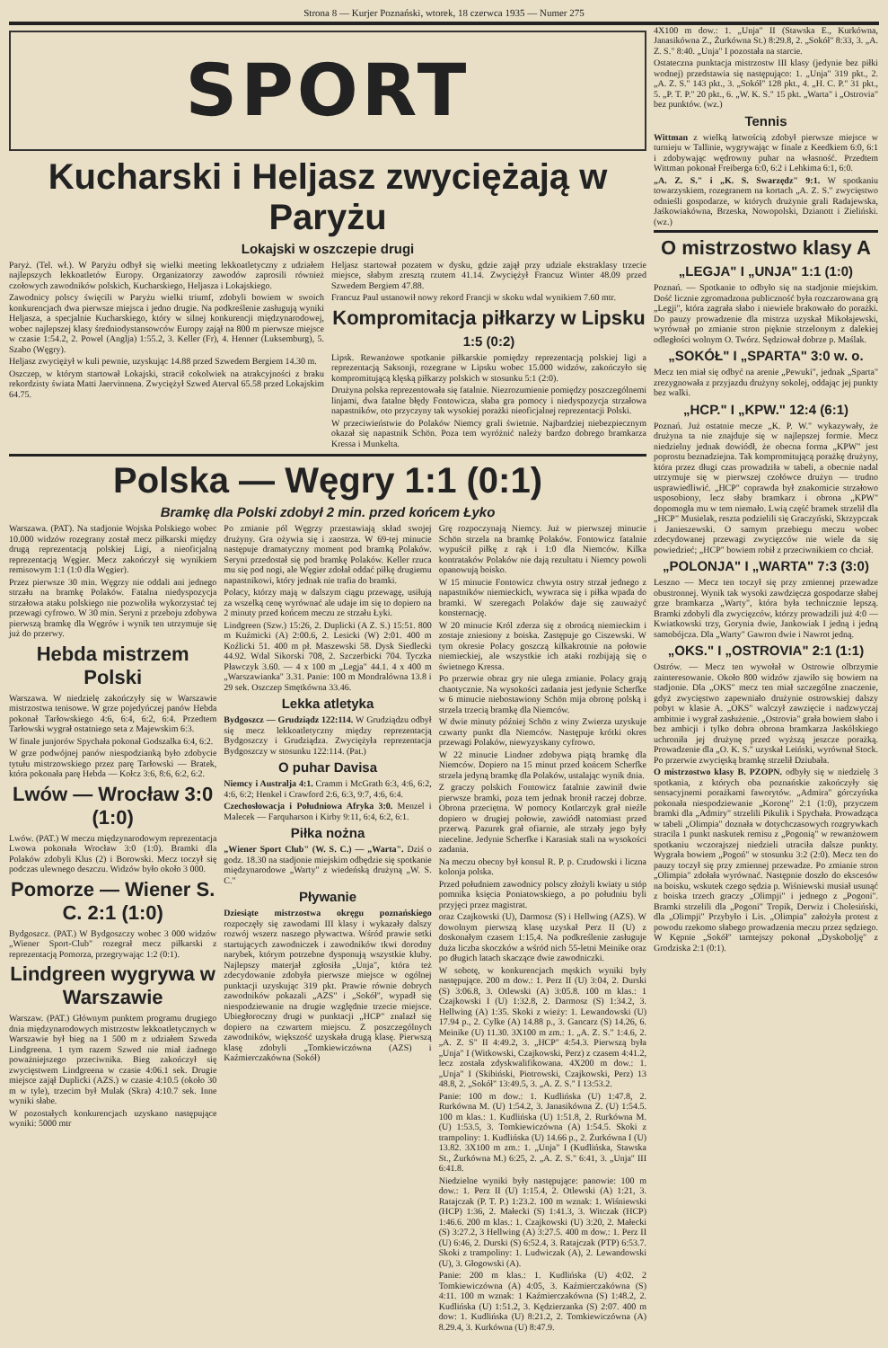Strona 8 — Kurjer Poznański, wtorek, 18 czerwca 1935 — Numer 275
SPORT
Kucharski i Heljasz zwyciężają w Paryżu
Lokajski w oszczepie drugi
Paryż. (Tel. wł.). W Paryżu odbył się wielki meeting lekkoatletyczny z udziałem najlepszych lekkoatletów Europy. Organizatorzy zawodów zaprosili również czołowych zawodników polskich, Kucharskiego, Heljasza i Lokajskiego.
Zawodnicy polscy święcili w Paryżu wielki triumf, zdobyli bowiem w swoich konkurencjach dwa pierwsze miejsca i jedno drugie. Na podkreślenie zasługują wyniki Heljasza, a specjalnie Kucharskiego, który w silnej konkurencji międzynarodowej, wobec najlepszej klasy średniodystansowców Europy zajął na 800 m pierwsze miejsce w czasie 1:54.2, 2. Powel (Anglja) 1:55.2, 3. Keller (Fr), 4. Henner (Luksemburg), 5. Szabo (Węgry).
Heljasz zwyciężył w kuli pewnie, uzyskując 14.88 przed Szwedem Bergiem 14.30 m.
Oszczep, w którym startował Lokajski, stracił cokolwiek na atrakcyjności z braku rekordzisty świata Matti Jaervinnena. Zwyciężył Szwed Aterval 65.58 przed Lokajskim 64.75.
Heljasz startował pozatem w dysku, gdzie zajął przy udziale ekstraklasy trzecie miejsce, słabym zresztą rzutem 41.14. Zwyciężył Francuz Winter 48.09 przed Szwedem Bergiem 47.88.
Francuz Paul ustanowił nowy rekord Francji w skoku wdal wynikiem 7.60 mtr.
Kompromitacja piłkarzy w Lipsku
1:5 (0:2)
Lipsk. Rewanżowe spotkanie piłkarskie pomiędzy reprezentacją polskiej ligi a reprezentacją Saksonji, rozegrane w Lipsku wobec 15.000 widzów, zakończyło się kompromitującą klęską piłkarzy polskich w stosunku 5:1 (2:0).
Drużyna polska reprezentowała się fatalnie. Niezrozumienie pomiędzy poszczególnemi linjami, dwa fatalne błędy Fontowicza, słaba gra pomocy i niedyspozycja strzałowa napastników, oto przyczyny tak wysokiej porażki nieoficjalnej reprezentacji Polski.
W przeciwieństwie do Polaków Niemcy grali świetnie. Najbardziej niebezpiecznym okazał się napastnik Schön. Poza tem wyróżnić należy bardzo dobrego bramkarza Kressa i Munkelta.
Polska — Węgry 1:1 (0:1)
Bramkę dla Polski zdobył 2 min. przed końcem Łyko
Warszawa. (PAT). Na stadjonie Wojska Polskiego wobec 10.000 widzów rozegrany został mecz piłkarski między drugą reprezentacją polskiej Ligi, a nieoficjalną reprezentacją Węgier. Mecz zakończył się wynikiem remisowym 1:1 (1:0 dla Węgier).
Przez pierwsze 30 min. Węgrzy nie oddali ani jednego strzału na bramkę Polaków. Fatalna niedyspozycja strzałowa ataku polskiego nie pozwoliła wykorzystać tej przewagi cyfrowo. W 30 min. Seryni z przeboju zdobywa pierwszą bramkę dla Węgrów i wynik ten utrzymuje się już do przerwy.
Hebda mistrzem Polski
Warszawa. W niedzielę zakończyły się w Warszawie mistrzostwa tenisowe. W grze pojedyńczej panów Hebda pokonał Tarłowskiego 4:6, 6:4, 6:2, 6:4. Przedtem Tarłowski wygrał ostatniego seta z Majewskim 6:3.
W finale junjorów Spychała pokonał Godszalka 6:4, 6:2.
W grze podwójnej panów niespodzianką było zdobycie tytułu mistrzowskiego przez parę Tarłowski — Bratek, która pokonała parę Hebda — Kołcz 3:6, 8:6, 6:2, 6:2.
Lwów — Wrocław 3:0 (1:0)
Lwów. (PAT.) W meczu międzynarodowym reprezentacja Lwowa pokonała Wrocław 3:0 (1:0). Bramki dla Polaków zdobyli Klus (2) i Borowski. Mecz toczył się podczas ulewnego deszczu. Widzów było około 3 000.
Pomorze — Wiener S. C. 2:1 (1:0)
Bydgoszcz. (PAT.) W Bydgoszczy wobec 3 000 widzów „Wiener Sport-Club" rozegrał mecz piłkarski z reprezentacją Pomorza, przegrywając 1:2 (0:1).
Lindgreen wygrywa w Warszawie
Warszaw. (PAT.) Głównym punktem programu drugiego dnia międzynarodowych mistrzostw lekkoatletycznych w Warszawie był bieg na 1 500 m z udziałem Szweda Lindgreena. 1 tym razem Szwed nie miał żadnego poważniejszego przeciwnika. Bieg zakończył się zwycięstwem Lindgreena w czasie 4:06.1 sek. Drugie miejsce zajął Duplicki (AZS.) w czasie 4:10.5 (około 30 m w tyle), trzecim był Mulak (Skra) 4:10.7 sek. Inne wyniki słabe.
W pozostałych konkurencjach uzyskano następujące wyniki: 5000 mtr
Po zmianie pól Węgrzy przestawiają skład swojej drużyny. Gra ożywia się i zaostrza. W 69-tej minucie następuje dramatyczny moment pod bramką Polaków. Seryni przedostał się pod bramkę Polaków. Keller rzuca mu się pod nogi, ale Węgier zdołał oddać piłkę drugiemu napastnikowi, który jednak nie trafia do bramki.
Polacy, którzy mają w dalszym ciągu przewagę, usiłują za wszelką cenę wyrównać ale udaje im się to dopiero na 2 minuty przed końcem meczu ze strzału Łyki.
Lindgreen (Szw.) 15:26, 2. Duplicki (A Z. S.) 15:51. 800 m Kuźmicki (A) 2:00.6, 2. Lesicki (W) 2:01. 400 m Koźlicki 51. 400 m pł. Maszewski 58. Dysk Siedlecki 44.92. Wdal Sikorski 708, 2. Szczerbicki 704. Tyczka Pławczyk 3.60. — 4 x 100 m „Legja" 44.1. 4 x 400 m „Warszawianka" 3.31. Panie: 100 m Mondralówna 13.8 i 29 sek. Oszczep Smętkówna 33.46.
Lekka atletyka
Bydgoszcz — Grudziądz 122:114. W Grudziądzu odbył się mecz lekkoatletyczny między reprezentacją Bydgoszczy i Grudziądza. Zwyciężyła reprezentacja Bydgoszczy w stosunku 122:114. (Pat.)
O puhar Davisa
Niemcy i Australja 4:1. Cramm i McGrath 6:3, 4:6, 6:2, 4:6, 6:2; Henkel i Crawford 2:6, 6:3, 9:7, 4:6, 6:4.
Czechosłowacja i Południowa Afryka 3:0. Menzel i Malecek — Farquharson i Kirby 9:11, 6:4, 6:2, 6:1.
Piłka nożna
„Wiener Sport Club" (W. S. C.) — „Warta". Dziś o godz. 18.30 na stadjonie miejskim odbędzie się spotkanie międzynarodowe „Warty" z wiedeńską drużyną „W. S. C."
Pływanie
Dziesiąte mistrzostwa okręgu poznańskiego rozpoczęły się zawodami III klasy i wykazały dalszy rozwój wszerz naszego pływactwa. Wśród prawie setki startujących zawodniczek i zawodników tkwi dorodny narybek, którym potrzebne dysponują wszystkie kluby. Najlepszy materjał zgłosiła „Unja", która też zdecydowanie zdobyła pierwsze miejsce w ogólnej punktacji uzyskując 319 pkt. Prawie równie dobrych zawodników pokazali „AZS" i „Sokół", wypadł się niespodziewanie na drugie względnie trzecie miejsce. Ubiegłoroczny drugi w punktacji „HCP" znalazł się dopiero na czwartem miejscu. Z poszczególnych zawodników, większość uzyskała drugą klasę. Pierwszą klasę zdobyli „Tomkiewiczówna (AZS) i Kaźmierczakówna (Sokół)
Grę rozpoczynają Niemcy. Już w pierwszej minucie Schön strzela na bramkę Polaków. Fontowicz fatalnie wypuścił piłkę z rąk i 1:0 dla Niemców. Kilka kontrataków Polaków nie dają rezultatu i Niemcy powoli opanowują boisko.
W 15 minucie Fontowicz chwyta ostry strzał jednego z napastników niemieckich, wywraca się i piłka wpada do bramki. W szeregach Polaków daje się zauważyć konsternację.
W 20 minucie Król zderza się z obrońcą niemieckim i zostaje zniesiony z boiska. Zastępuje go Ciszewski. W tym okresie Polacy goszczą kilkakrotnie na połowie niemieckiej, ale wszystkie ich ataki rozbijają się o świetnego Kressa.
Po przerwie obraz gry nie ulega zmianie. Polacy grają chaotycznie. Na wysokości zadania jest jedynie Scherfke w 6 minucie niebostawiony Schön mija obronę polską i strzela trzecią bramkę dla Niemców.
W dwie minuty później Schön z winy Zwierza uzyskuje czwarty punkt dla Niemców. Następuje krótki okres przewagi Polaków, niewyzyskany cyfrowo.
W 22 minucie Lindner zdobywa piątą bramkę dla Niemców. Dopiero na 15 minut przed końcem Scherfke strzela jedyną bramkę dla Polaków, ustalając wynik dnia.
Z graczy polskich Fontowicz fatalnie zawinił dwie pierwsze bramki, poza tem jednak bronił raczej dobrze. Obrona przeciętna. W pomocy Kotlarczyk grał nieźle dopiero w drugiej połowie, zawiódł natomiast przed przerwą. Pazurek grał ofiarnie, ale strzały jego były nieceline. Jedynie Scherfke i Karasiak stali na wysokości zadania.
Na meczu obecny był konsul R. P. p. Czudowski i liczna kolonja polska.
Przed południem zawodnicy polscy złożyli kwiaty u stóp pomnika księcia Poniatowskiego, a po południu byli przyjęci przez magistrat.
oraz Czajkowski (U), Darmosz (S) i Hellwing (AZS). W dowolnym pierwszą klasę uzyskał Perz II (U) z doskonałym czasem 1:15,4. Na podkreślenie zasługuje duża liczba skoczków a wśród nich 55-letni Meinike oraz po długich latach skaczące dwie zawodniczki.
W sobotę, w konkurencjach męskich wyniki były następujące. 200 m dow.: 1. Perz II (U) 3:04, 2. Durski (S) 3:06.8, 3. Otlewski (A) 3:05.8. 100 m klas.: 1 Czajkowski I (U) 1:32.8, 2. Darmosz (S) 1:34.2, 3. Hellwing (A) 1:35. Skoki z wieży: 1. Lewandowski (U) 17.94 p., 2. Cylke (A) 14.88 p., 3. Gancarz (S) 14.26, 6. Meinike (U) 11.30. 3X100 m zm.: 1. „A. Z. S." 1:4.6, 2. „A. Z. S" II 4:49.2, 3. „HCP" 4:54.3. Pierwszą była „Unja" I (Witkowski, Czajkowski, Perz) z czasem 4:41.2, lecz została zdyskwalifikowana. 4X200 m dow.: 1. „Unja" I (Skibiński, Piotrowski, Czajkowski, Perz) 13 48.8, 2. „Sokół" 13:49.5, 3. „A. Z. S." I 13:53.2.
Panie: 100 m dow.: 1. Kudlińska (U) 1:47.8, 2. Rurkówna M. (U) 1:54.2, 3. Janasikówna Z. (U) 1:54.5. 100 m klas.: 1. Kudlińska (U) 1:51.8, 2. Rurkówna M. (U) 1:53.5, 3. Tomkiewiczówna (A) 1:54.5. Skoki z trampoliny: 1. Kudlińska (U) 14.66 p., 2. Żurkówna I (U) 13.82. 3X100 m zm.: 1. „Unja" I (Kudlińska, Stawska St., Żurkówna M.) 6:25, 2. „A. Z. S." 6:41, 3. „Unja" III 6:41.8.
Niedzielne wyniki były następujące: panowie: 100 m dow.: 1. Perz II (U) 1:15.4, 2. Otlewski (A) 1:21, 3. Ratajczak (P. T. P.) 1:23.2. 100 m wznak: 1. Wiśniewski (HCP) 1:36, 2. Małecki (S) 1:41.3, 3. Witczak (HCP) 1:46.6. 200 m klas.: 1. Czajkowski (U) 3:20, 2. Małecki (S) 3:27.2, 3 Hellwing (A) 3:27.5. 400 m dow.: 1. Perz II (U) 6:46, 2. Durski (S) 6:52.4, 3. Ratajczak (PTP) 6:53.7. Skoki z trampoliny: 1. Ludwiczak (A), 2. Lewandowski (U), 3. Głogowski (A).
Panie: 200 m klas.: 1. Kudlińska (U) 4:02. 2 Tomkiewiczówna (A) 4:05, 3. Kaźmierczakówna (S) 4:11. 100 m wznak: 1 Kaźmierczakówna (S) 1:48.2, 2. Kudlińska (U) 1:51.2, 3. Kędzierzanka (S) 2:07. 400 m dow: 1. Kudlińska (U) 8:21.2, 2. Tomkiewiczówna (A) 8.29.4, 3. Kurkówna (U) 8:47.9.
4X100 m dow.: 1. „Unja" II (Stawska E., Kurkówna, Janasikówna Z., Żurkówna St.) 8:29.8, 2. „Sokół" 8:33, 3. „A. Z. S." 8:40. „Unja" I pozostała na starcie.
Ostateczna punktacja mistrzostw III klasy (jedynie bez piłki wodnej) przedstawia się następująco: 1. „Unja" 319 pkt., 2. „A. Z. S." 143 pkt., 3. „Sokół" 128 pkt., 4. „H. C. P." 31 pkt., 5. „P. T. P." 20 pkt., 6. „W. K. S." 15 pkt. „Warta" i „Ostrovia" bez punktów. (wz.)
Tennis
Wittman z wielką łatwością zdobył pierwsze miejsce w turnieju w Tallinie, wygrywając w finale z Keedkiem 6:0, 6:1 i zdobywając wędrowny puhar na własność. Przedtem Wittman pokonał Freiberga 6:0, 6:2 i Lehkima 6:1, 6:0.
„A. Z. S." i „K. S. Swarzędz" 9:1. W spotkaniu towarzyskiem, rozegranem na kortach „A. Z. S." zwycięstwo odnieśli gospodarze, w których drużynie grali Radajewska, Jaśkowiakówna, Brzeska, Nowopolski, Dzianott i Zieliński. (wz.)
O mistrzostwo klasy A
„LEGJA" I „UNJA" 1:1 (1:0)
Poznań. — Spotkanie to odbyło się na stadjonie miejskim. Dość licznie zgromadzona publiczność była rozczarowana grą „Legji", która zagrała słabo i niewiele brakowało do porażki. Do pauzy prowadzenie dla mistrza uzyskał Mikołajewski, wyrównał po zmianie stron pięknie strzelonym z dalekiej odległości wolnym O. Twórz. Sędziował dobrze p. Maślak.
„SOKÓŁ" I „SPARTA" 3:0 w. o.
Mecz ten miał się odbyć na arenie „Pewuki", jednak „Sparta" zrezygnowała z przyjazdu drużyny sokolej, oddając jej punkty bez walki.
„HCP." I „KPW." 12:4 (6:1)
Poznań. Już ostatnie mecze „K. P. W." wykazywały, że drużyna ta nie znajduje się w najlepszej formie. Mecz niedzielny jednak dowiódł, że obecna forma „KPW" jest poprostu beznadziejna. Tak kompromitującą porażkę drużyny, która przez długi czas prowadziła w tabeli, a obecnie nadal utrzymuje się w pierwszej czołówce drużyn — trudno usprawiedliwić. „HCP" coprawda był znakomicie strzałowo usposobiony, lecz słaby bramkarz i obrona „KPW" dopomogła mu w tem niemało. Lwią część bramek strzelił dla „HCP" Musielak, reszta podzielili się Graczyński, Skrzypczak i Janieszewski. O samym przebiegu meczu wobec zdecydowanej przewagi zwycięzców nie wiele da się powiedzieć; „HCP" bowiem robił z przeciwnikiem co chciał.
„POLONJA" I „WARTA" 7:3 (3:0)
Leszno — Mecz ten toczył się przy zmiennej przewadze obustronnej. Wynik tak wysoki zawdzięcza gospodarze słabej grze bramkarza „Warty", która była technicznie lepszą. Bramki zdobyli dla zwycięzców, którzy prowadzili już 4:0 — Kwiatkowski trzy, Gorynia dwie, Jankowiak I jedną i jedną samobójcza. Dla „Warty" Gawron dwie i Nawrot jedną.
„OKS." I „OSTROVIA" 2:1 (1:1)
Ostrów. — Mecz ten wywołał w Ostrowie olbrzymie zainteresowanie. Około 800 widzów zjawiło się bowiem na stadjonie. Dla „OKS" mecz ten miał szczególne znaczenie, gdyż zwycięstwo zapewniało drużynie ostrowskiej dalszy pobyt w klasie A. „OKS" walczył zawzięcie i nadzwyczaj ambitnie i wygrał zasłużenie. „Ostrovia" grała bowiem słabo i bez ambicji i tylko dobra obrona bramkarza Jaskólskiego uchroniła jej drużynę przed wyższą jeszcze porażką. Prowadzenie dla „O. K. S." uzyskał Leiński, wyrównał Stock. Po przerwie zwycięską bramkę strzelił Dziubała.
O mistrzostwo klasy B. PZOPN. odbyły się w niedzielę 3 spotkania, z których oba poznańskie zakończyły się sensacyjnemi porażkami faworytów. „Admira" górczyńska pokonała niespodziewanie „Koronę" 2:1 (1:0), przyczem bramki dla „Admiry" strzelili Pikulik i Spychała. Prowadząca w tabeli „Olimpia" doznała w dotychczasowych rozgrywkach stracila 1 punkt naskutek remisu z „Pogonią" w rewanżowem spotkaniu wczorajszej niedzieli utraciła dalsze punkty. Wygrała bowiem „Pogoń" w stosunku 3:2 (2:0). Mecz ten do pauzy toczył się przy zmiennej przewadze. Po zmianie stron „Olimpia" zdołała wyrównać. Następnie doszło do ekscesów na boisku, wskutek czego sędzia p. Wiśniewski musiał usunąć z boiska trzech graczy „Olimpji" i jednego z „Pogoni". Bramki strzelili dla „Pogoni" Tropik, Derwiz i Cholesiński, dla „Olimpji" Przybyło i Lis. „Olimpia" założyła protest z powodu rzekomo słabego prowadzenia meczu przez sędziego. W Kępnie „Sokół" tamtejszy pokonał „Dyskobolję" z Grodziska 2:1 (0:1).